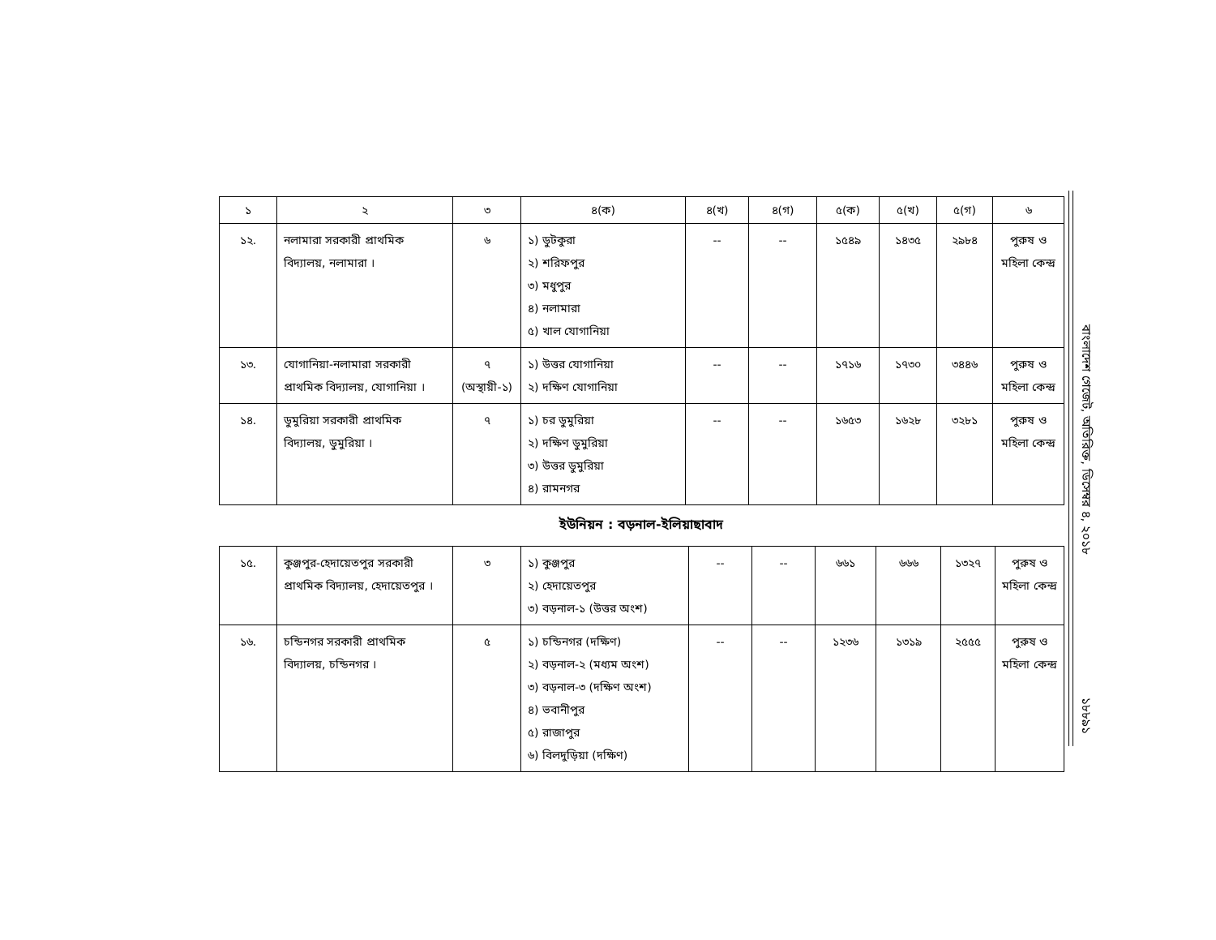| ১ | ২ | ৩ | ৪(ক) | ৪(খ) | ৪(গ) | ৫(ক) | ৫(খ) | ৫(গ) | ৬ |
| --- | --- | --- | --- | --- | --- | --- | --- | --- | --- |
| ১২. | নলামারা সরকারী প্রাথমিক বিদ্যালয়, নলামারা । | ৬ | ১) ডুটকুরা ২) শরিফপুর ৩) মধুপুর ৪) নলামারা ৫) খাল যোগানিয়া | -- | -- | ১৫৪৯ | ১৪৩৫ | ২৯৮৪ | পুরুষ ও মহিলা কেন্দ্র |
| ১৩. | যোগানিয়া-নলামারা সরকারী প্রাথমিক বিদ্যালয়, যোগানিয়া । | ৭ (অস্থায়ী-১) | ১) উত্তর যোগানিয়া ২) দক্ষিণ যোগানিয়া | -- | -- | ১৭১৬ | ১৭৩০ | ৩৪৪৬ | পুরুষ ও মহিলা কেন্দ্র |
| ১৪. | ডুমুরিয়া সরকারী প্রাথমিক বিদ্যালয়, ডুমুরিয়া । | ৭ | ১) চর ডুমুরিয়া ২) দক্ষিণ ডুমুরিয়া ৩) উত্তর ডুমুরিয়া ৪) রামনগর | -- | -- | ১৬৫৩ | ১৬২৮ | ৩২৮১ | পুরুষ ও মহিলা কেন্দ্র |
ইউনিয়ন : বড়নাল-ইলিয়াছাবাদ
| ১৫. | কুঞ্জপুর-হেদায়েতপুর সরকারী প্রাথমিক বিদ্যালয়, হেদায়েতপুর । | ৩ | ১) কুঞ্জপুর ২) হেদায়েতপুর ৩) বড়নাল-১ (উত্তর অংশ) | -- | -- | ৬৬১ | ৬৬৬ | ১৩২৭ | পুরুষ ও মহিলা কেন্দ্র |
| ১৬. | চন্ডিনগর সরকারী প্রাথমিক বিদ্যালয়, চন্ডিনগর । | ৫ | ১) চন্ডিনগর (দক্ষিণ) ২) বড়নাল-২ (মধ্যম অংশ) ৩) বড়নাল-৩ (দক্ষিণ অংশ) ৪) ভবানীপুর ৫) রাজাপুর ৬) বিলদুড়িয়া (দক্ষিণ) | -- | -- | ১২৩৬ | ১৩১৯ | ২৫৫৫ | পুরুষ ও মহিলা কেন্দ্র |
বাংলাদেশ গেজেট, অতিরিক্ত, ডিসেম্বর ৪, ২০১৮
১৮৮৯১